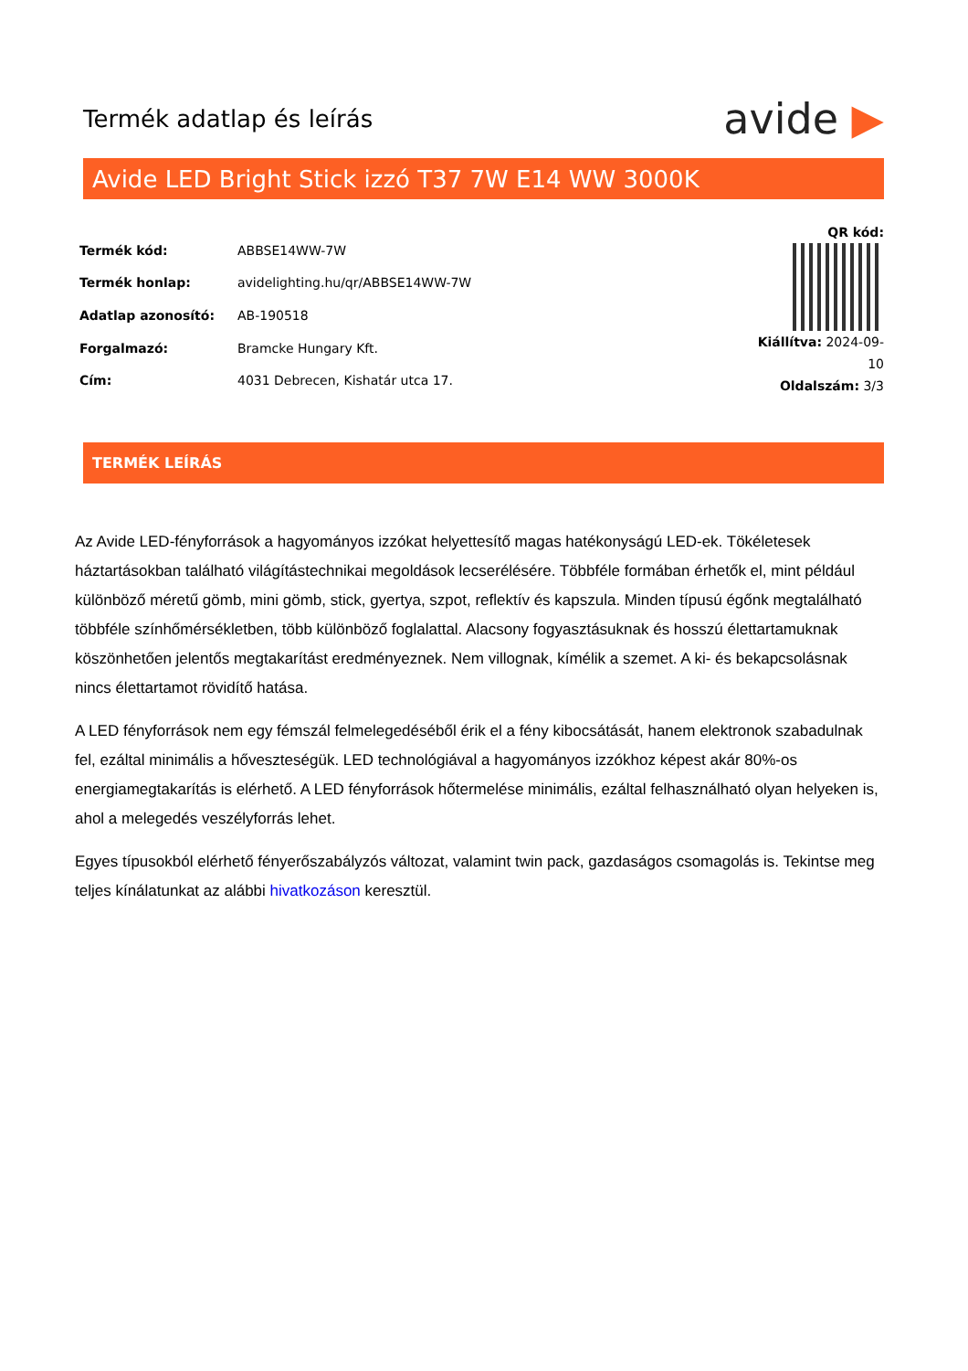Termék adatlap és leírás
avide ▶
Avide LED Bright Stick izzó T37 7W E14 WW 3000K
| Termék kód: | ABBSE14WW-7W |
| Termék honlap: | avidelighting.hu/qr/ABBSE14WW-7W |
| Adatlap azonosító: | AB-190518 |
| Forgalmazó: | Bramcke Hungary Kft. |
| Cím: | 4031 Debrecen, Kishatár utca 17. |
QR kód:
Kiállítva: 2024-09-10
Oldalszám: 3/3
TERMÉK LEÍRÁS
Az Avide LED-fényforrások a hagyományos izzókat helyettesítő magas hatékonyságú LED-ek. Tökéletesek háztartásokban található világítástechnikai megoldások lecserélésére. Többféle formában érhetők el, mint például különböző méretű gömb, mini gömb, stick, gyertya, szpot, reflektív és kapszula. Minden típusú égőnk megtalálható többféle színhőmérsékletben, több különböző foglalattal. Alacsony fogyasztásuknak és hosszú élettartamuknak köszönhetően jelentős megtakarítást eredményeznek. Nem villognak, kímélik a szemet. A ki- és bekapcsolásnak nincs élettartamot rövidítő hatása.
A LED fényforrások nem egy fémszál felmelegedéséből érik el a fény kibocsátását, hanem elektronok szabadulnak fel, ezáltal minimális a hőveszteségük. LED technológiával a hagyományos izzókhoz képest akár 80%-os energiamegtakarítás is elérhető. A LED fényforrások hőtermelése minimális, ezáltal felhasználható olyan helyeken is, ahol a melegedés veszélyforrás lehet.
Egyes típusokból elérhető fényerőszabályzós változat, valamint twin pack, gazdaságos csomagolás is. Tekintse meg teljes kínálatunkat az alábbi hivatkozáson keresztül.